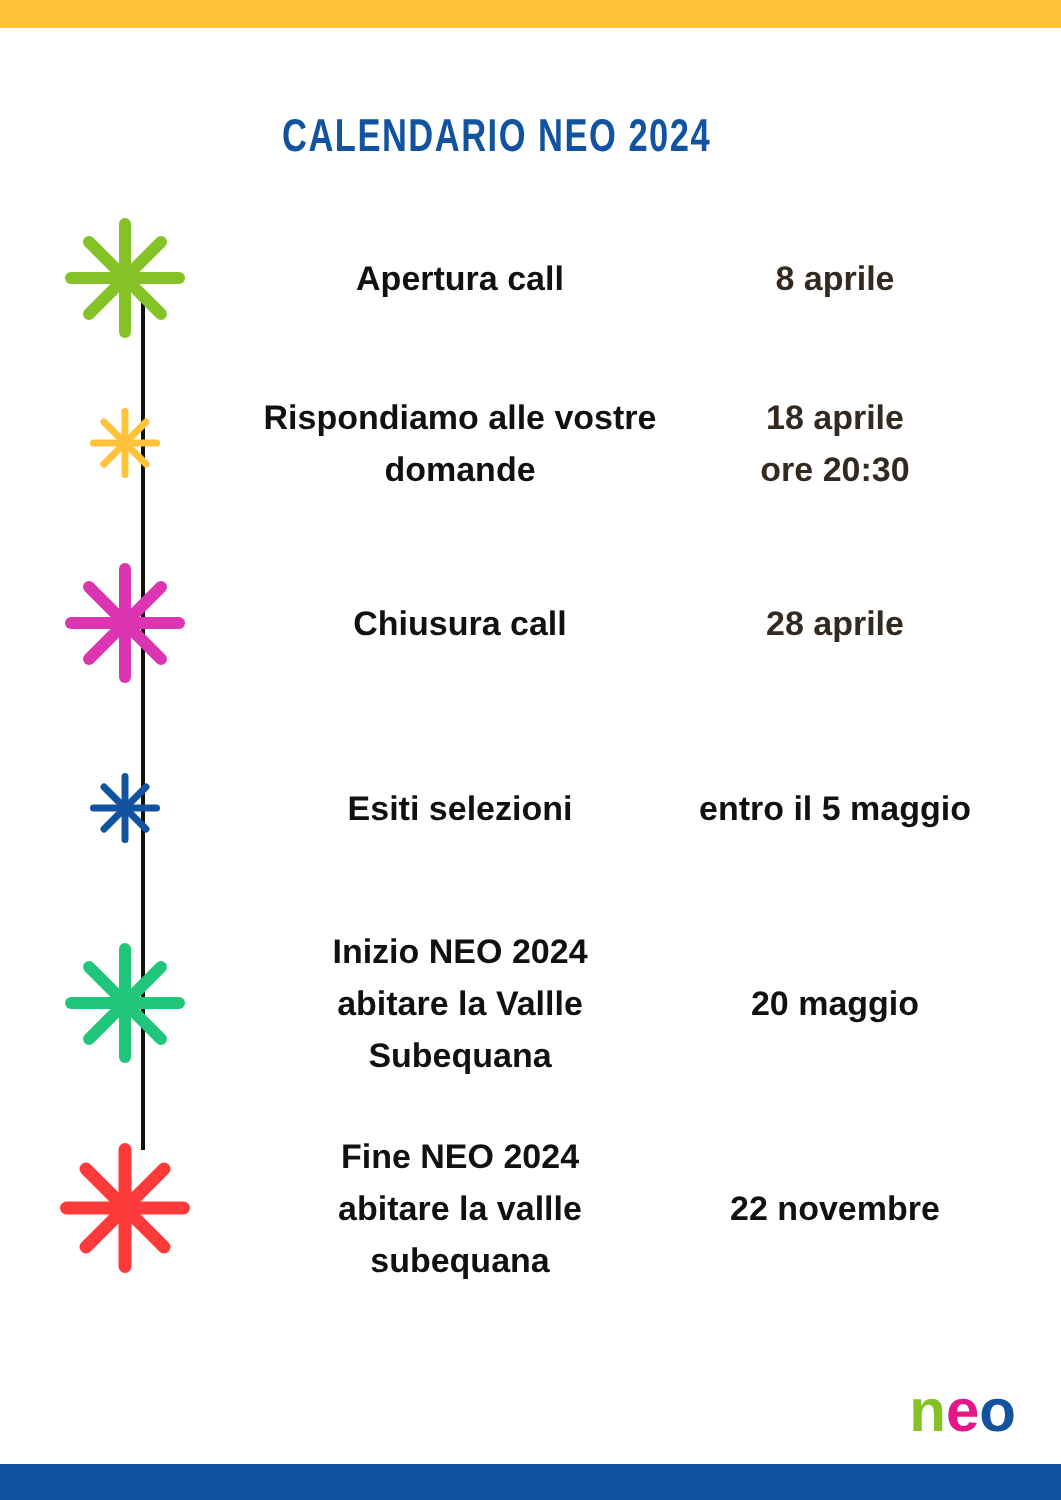CALENDARIO NEO 2024
Apertura call 8 aprile
Rispondiamo alle vostre domande
18 aprile
ore 20:30
Chiusura call 28 aprile
Esiti selezioni
entro il 5 maggio
Inizio NEO 2024
abitare la Vallle Subequana
20 maggio
Fine NEO 2024
abitare la vallle
subequana
22 novembre
neo